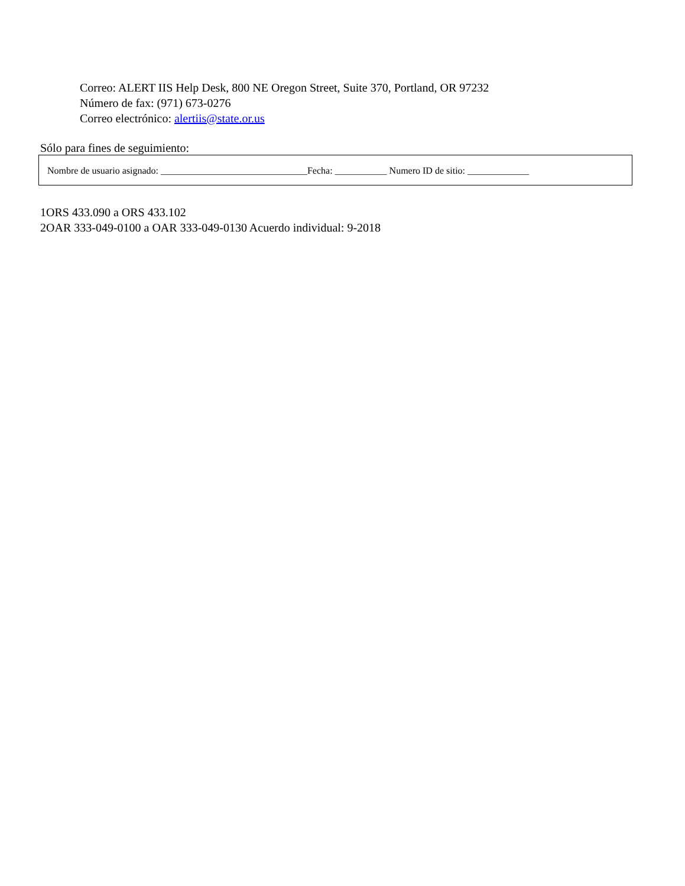Correo: ALERT IIS Help Desk, 800 NE Oregon Street, Suite 370, Portland, OR 97232
Número de fax: (971) 673-0276
Correo electrónico: alertiis@state.or.us
Sólo para fines de seguimiento:
Nombre de usuario asignado: _______________________________Fecha: ___________ Numero ID de sitio: _____________
1ORS 433.090 a ORS 433.102
2OAR 333-049-0100 a OAR 333-049-0130 Acuerdo individual: 9-2018